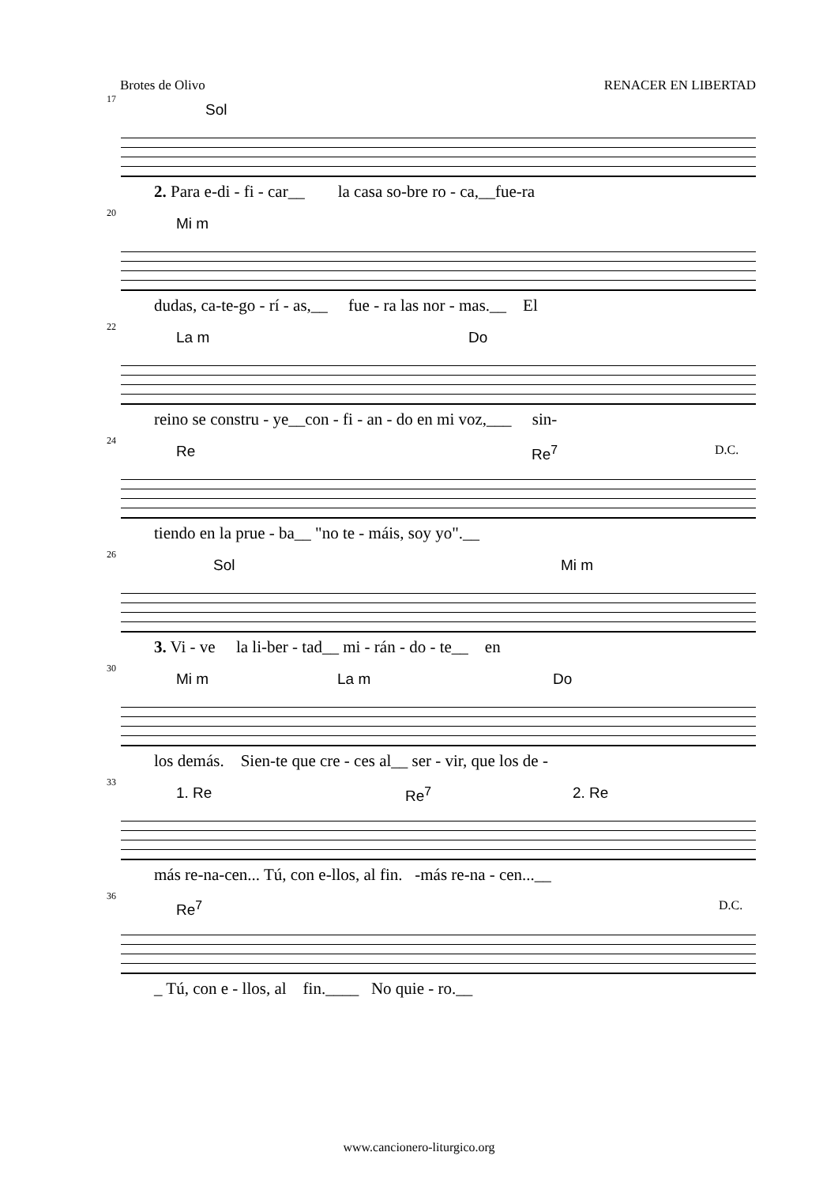Brotes de Olivo RENACER EN LIBERTAD
17
Sol
2. Para e-di - fi - car__ la casa so-bre ro - ca,__fue-ra
20
Mi m
dudas, ca-te-go - rí - as,__ fue - ra las nor - mas.__ El
22
La m Do
reino se constru - ye__con - fi - an - do en mi voz,___ sin-
24
Re Re<sup>7</sup> D.C.
tiendo en la prue - ba__ "no te - máis, soy yo".__
26
Sol Mi m
3. Vi - ve la li-ber - tad__ mi - rán - do - te__ en
30
Mi m La m Do
los demás. Sien-te que cre - ces al__ ser - vir, que los de -
33
1. Re Re<sup>7</sup> 2. Re
más re-na-cen... Tú, con e-llos, al fin. -más re-na - cen...__
36
Re<sup>7</sup> D.C.
_ Tú, con e - llos, al fin.____ No quie - ro.__
www.cancionero-liturgico.org